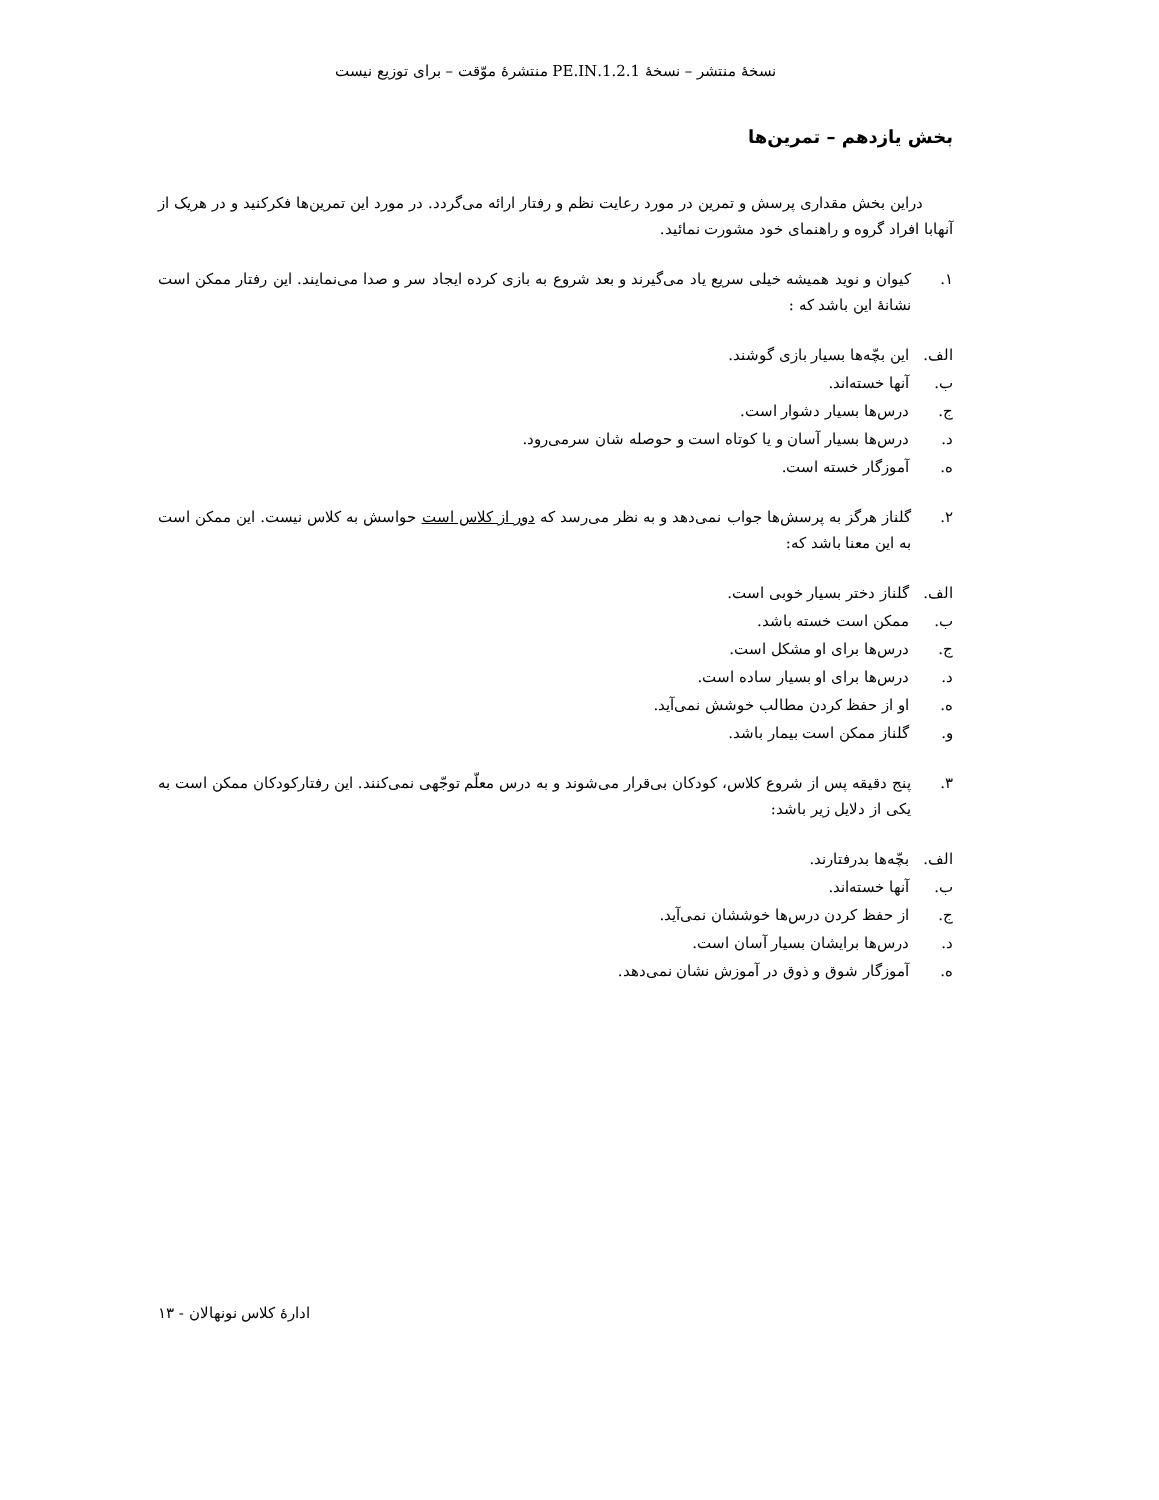نسخهٔ منتشر – نسخهٔ 1.2.1.PE.IN منتشرهٔ موّقت – برای توزیع نیست
بخش یازدهم – تمرین‌ها
دراین بخش مقداری پرسش و تمرین در مورد رعایت نظم و رفتار ارائه می‌گردد. در مورد این تمرین‌ها فکرکنید و در هریک از آنهابا افراد گروه و راهنمای خود مشورت نمائید.
۱. کیوان و نوید همیشه خیلی سریع یاد می‌گیرند و بعد شروع به بازی کرده ایجاد سر و صدا می‌نمایند. این رفتار ممکن است نشانهٔ این باشد که :
الف. این بچّه‌ها بسیار بازی گوشند.
ب. آنها خسته‌اند.
ج. درس‌ها بسیار دشوار است.
د. درس‌ها بسیار آسان و یا کوتاه است و حوصله شان سرمی‌رود.
ه. آموزگار خسته است.
۲. گلناز هرگز به پرسش‌ها جواب نمی‌دهد و به نظر می‌رسد که دور از کلاس است حواسش به کلاس نیست. این ممکن است به این معنا باشد که:
الف. گلناز دختر بسیار خوبی است.
ب. ممکن است خسته باشد.
ج. درس‌ها برای او مشکل است.
د. درس‌ها برای او بسیار ساده است.
ه. او از حفظ کردن مطالب خوشش نمی‌آید.
و. گلناز ممکن است بیمار باشد.
۳. پنج دقیقه پس از شروع کلاس، کودکان بی‌قرار می‌شوند و به درس معلّم توجّهی نمی‌کنند. این رفتارکودکان ممکن است به یکی از دلایل زیر باشد:
الف. بچّه‌ها بدرفتارند.
ب. آنها خسته‌اند.
ج. از حفظ کردن درس‌ها خوششان نمی‌آید.
د. درس‌ها برایشان بسیار آسان است.
ه. آموزگار شوق و ذوق در آموزش نشان نمی‌دهد.
ادارهٔ کلاس نونهالان - ۱۳